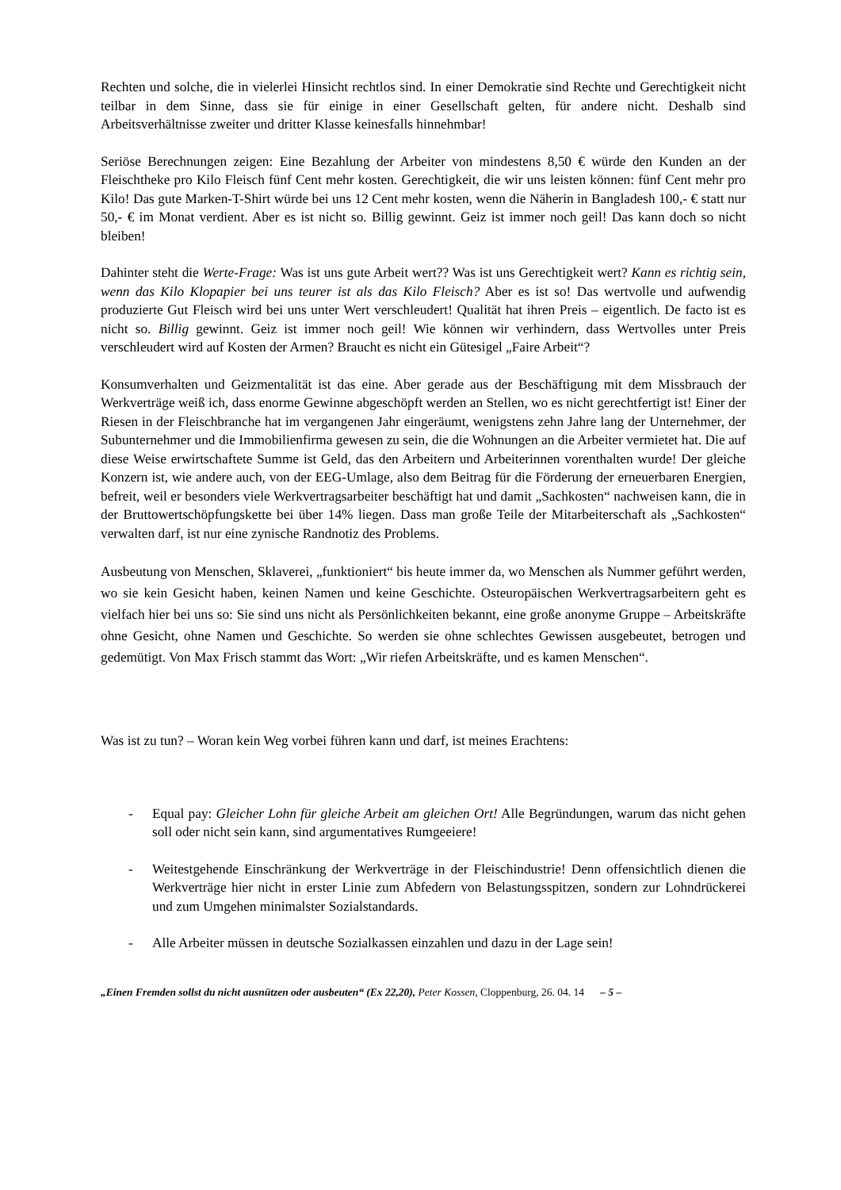Rechten und solche, die in vielerlei Hinsicht rechtlos sind. In einer Demokratie sind Rechte und Gerechtigkeit nicht teilbar in dem Sinne, dass sie für einige in einer Gesellschaft gelten, für andere nicht. Deshalb sind Arbeitsverhältnisse zweiter und dritter Klasse keinesfalls hinnehmbar!
Seriöse Berechnungen zeigen: Eine Bezahlung der Arbeiter von mindestens 8,50 € würde den Kunden an der Fleischtheke pro Kilo Fleisch fünf Cent mehr kosten. Gerechtigkeit, die wir uns leisten können: fünf Cent mehr pro Kilo! Das gute Marken-T-Shirt würde bei uns 12 Cent mehr kosten, wenn die Näherin in Bangladesh 100,- € statt nur 50,- € im Monat verdient. Aber es ist nicht so. Billig gewinnt. Geiz ist immer noch geil! Das kann doch so nicht bleiben!
Dahinter steht die Werte-Frage: Was ist uns gute Arbeit wert?? Was ist uns Gerechtigkeit wert? Kann es richtig sein, wenn das Kilo Klopapier bei uns teurer ist als das Kilo Fleisch? Aber es ist so! Das wertvolle und aufwendig produzierte Gut Fleisch wird bei uns unter Wert verschleudert! Qualität hat ihren Preis – eigentlich. De facto ist es nicht so. Billig gewinnt. Geiz ist immer noch geil! Wie können wir verhindern, dass Wertvolles unter Preis verschleudert wird auf Kosten der Armen? Braucht es nicht ein Gütesigel „Faire Arbeit“?
Konsumverhalten und Geizmentalität ist das eine. Aber gerade aus der Beschäftigung mit dem Missbrauch der Werkverträge weiß ich, dass enorme Gewinne abgeschöpft werden an Stellen, wo es nicht gerechtfertigt ist! Einer der Riesen in der Fleischbranche hat im vergangenen Jahr eingeräumt, wenigstens zehn Jahre lang der Unternehmer, der Subunternehmer und die Immobilienfirma gewesen zu sein, die die Wohnungen an die Arbeiter vermietet hat. Die auf diese Weise erwirtschaftete Summe ist Geld, das den Arbeitern und Arbeiterinnen vorenthalten wurde! Der gleiche Konzern ist, wie andere auch, von der EEG-Umlage, also dem Beitrag für die Förderung der erneuerbaren Energien, befreit, weil er besonders viele Werkvertragsarbeiter beschäftigt hat und damit „Sachkosten“ nachweisen kann, die in der Bruttowertschöpfungskette bei über 14% liegen. Dass man große Teile der Mitarbeiterschaft als „Sachkosten“ verwalten darf, ist nur eine zynische Randnotiz des Problems.
Ausbeutung von Menschen, Sklaverei, „funktioniert“ bis heute immer da, wo Menschen als Nummer geführt werden, wo sie kein Gesicht haben, keinen Namen und keine Geschichte. Osteuropäischen Werkvertragsarbeitern geht es vielfach hier bei uns so: Sie sind uns nicht als Persönlichkeiten bekannt, eine große anonyme Gruppe – Arbeitskräfte ohne Gesicht, ohne Namen und Geschichte. So werden sie ohne schlechtes Gewissen ausgebeutet, betrogen und gedemütigt. Von Max Frisch stammt das Wort: „Wir riefen Arbeitskräfte, und es kamen Menschen“.
Was ist zu tun? – Woran kein Weg vorbei führen kann und darf, ist meines Erachtens:
- Equal pay: Gleicher Lohn für gleiche Arbeit am gleichen Ort! Alle Begründungen, warum das nicht gehen soll oder nicht sein kann, sind argumentatives Rumgeeiere!
- Weitestgehende Einschränkung der Werkverträge in der Fleischindustrie! Denn offensichtlich dienen die Werkverträge hier nicht in erster Linie zum Abfedern von Belastungsspitzen, sondern zur Lohndrückerei und zum Umgehen minimalster Sozialstandards.
- Alle Arbeiter müssen in deutsche Sozialkassen einzahlen und dazu in der Lage sein!
„Einen Fremden sollst du nicht ausnützen oder ausbeuten“ (Ex 22,20), Peter Kossen, Cloppenburg, 26. 04. 14 – 5 –